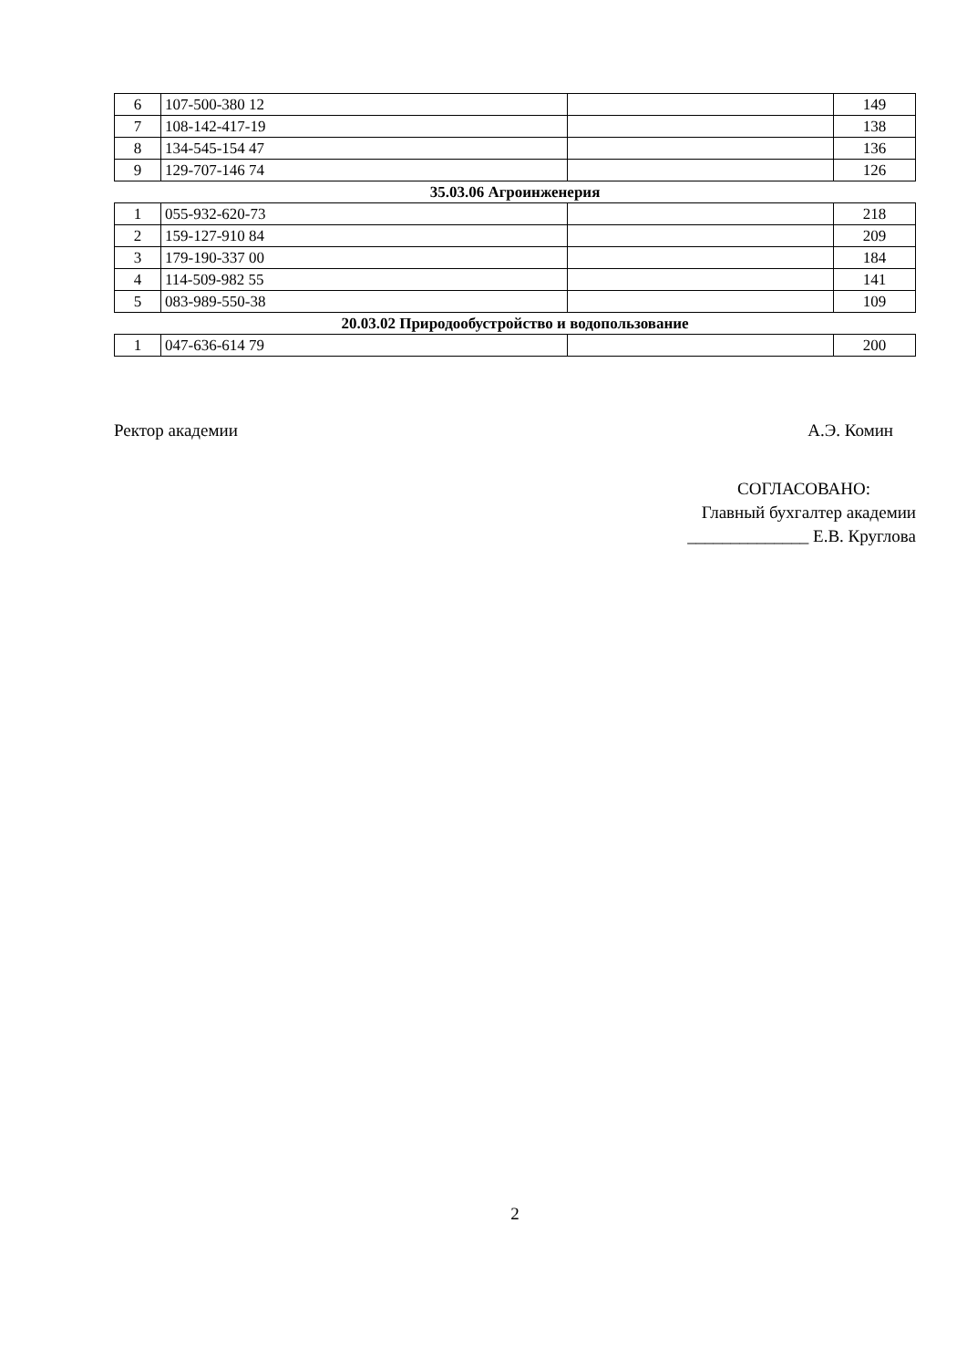| 6 | 107-500-380 12 | | 149 |
| 7 | 108-142-417-19 | | 138 |
| 8 | 134-545-154 47 | | 136 |
| 9 | 129-707-146 74 | | 126 |
| 35.03.06 Агроинженерия | | | |
| 1 | 055-932-620-73 | | 218 |
| 2 | 159-127-910 84 | | 209 |
| 3 | 179-190-337 00 | | 184 |
| 4 | 114-509-982 55 | | 141 |
| 5 | 083-989-550-38 | | 109 |
| 20.03.02 Природообустройство и водопользование | | | |
| 1 | 047-636-614 79 | | 200 |
Ректор академии А.Э. Комин
СОГЛАСОВАНО:
Главный бухгалтер академии
______________ Е.В. Круглова
2